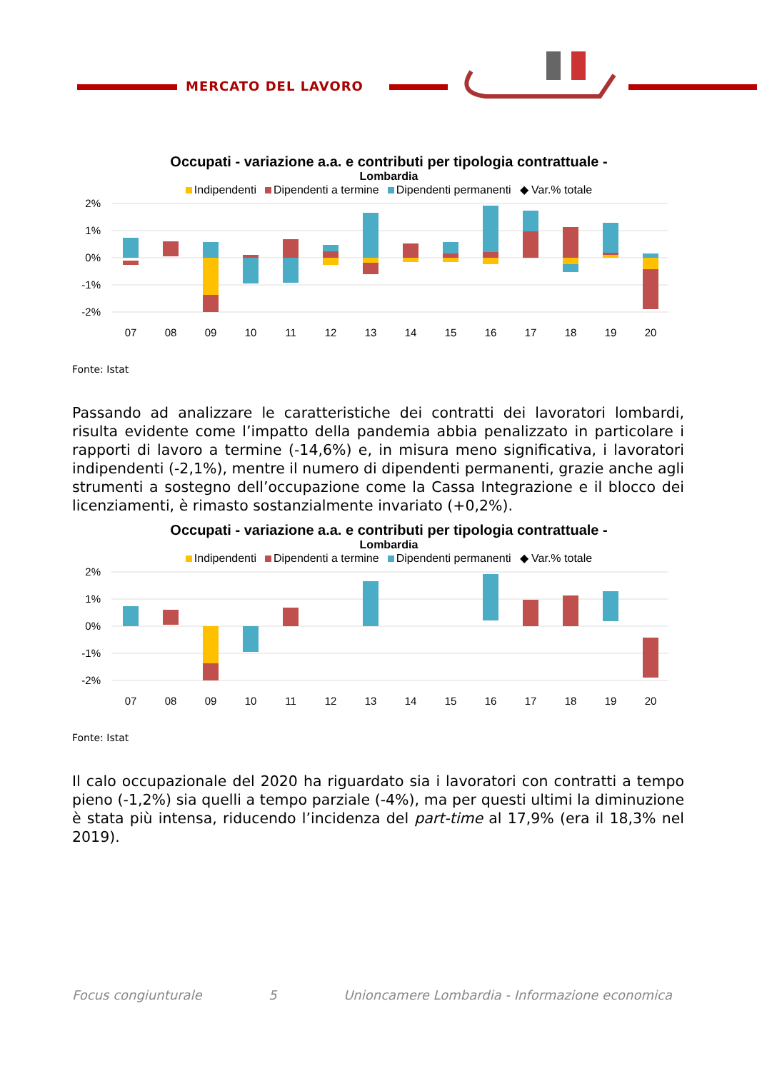MERCATO DEL LAVORO
Occupati - variazione a.a. e contributi per tipologia contrattuale -
Lombardia
Indipendenti Dipendenti a termine Dipendenti permanenti ◆ Var.% totale
2%
1%
0%
-1%
-2%
07
08
09
10
11
12
13
14
15
16
17
18
19
20
Fonte: Istat
Passando ad analizzare le caratteristiche dei contratti dei lavoratori lombardi, risulta evidente come l’impatto della pandemia abbia penalizzato in particolare i rapporti di lavoro a termine (-14,6%) e, in misura meno significativa, i lavoratori indipendenti (-2,1%), mentre il numero di dipendenti permanenti, grazie anche agli strumenti a sostegno dell’occupazione come la Cassa Integrazione e il blocco dei licenziamenti, è rimasto sostanzialmente invariato (+0,2%).
Occupati - variazione a.a. e contributi per tipologia contrattuale -
Lombardia
Indipendenti Dipendenti a termine Dipendenti permanenti ◆ Var.% totale
2%
1%
0%
-1%
-2%
07
08
09
10
11
12
13
14
15
16
17
18
19
20
Fonte: Istat
Il calo occupazionale del 2020 ha riguardato sia i lavoratori con contratti a tempo pieno (-1,2%) sia quelli a tempo parziale (-4%), ma per questi ultimi la diminuzione è stata più intensa, riducendo l’incidenza del part-time al 17,9% (era il 18,3% nel 2019).
Focus congiunturale 5 Unioncamere Lombardia - Informazione economica